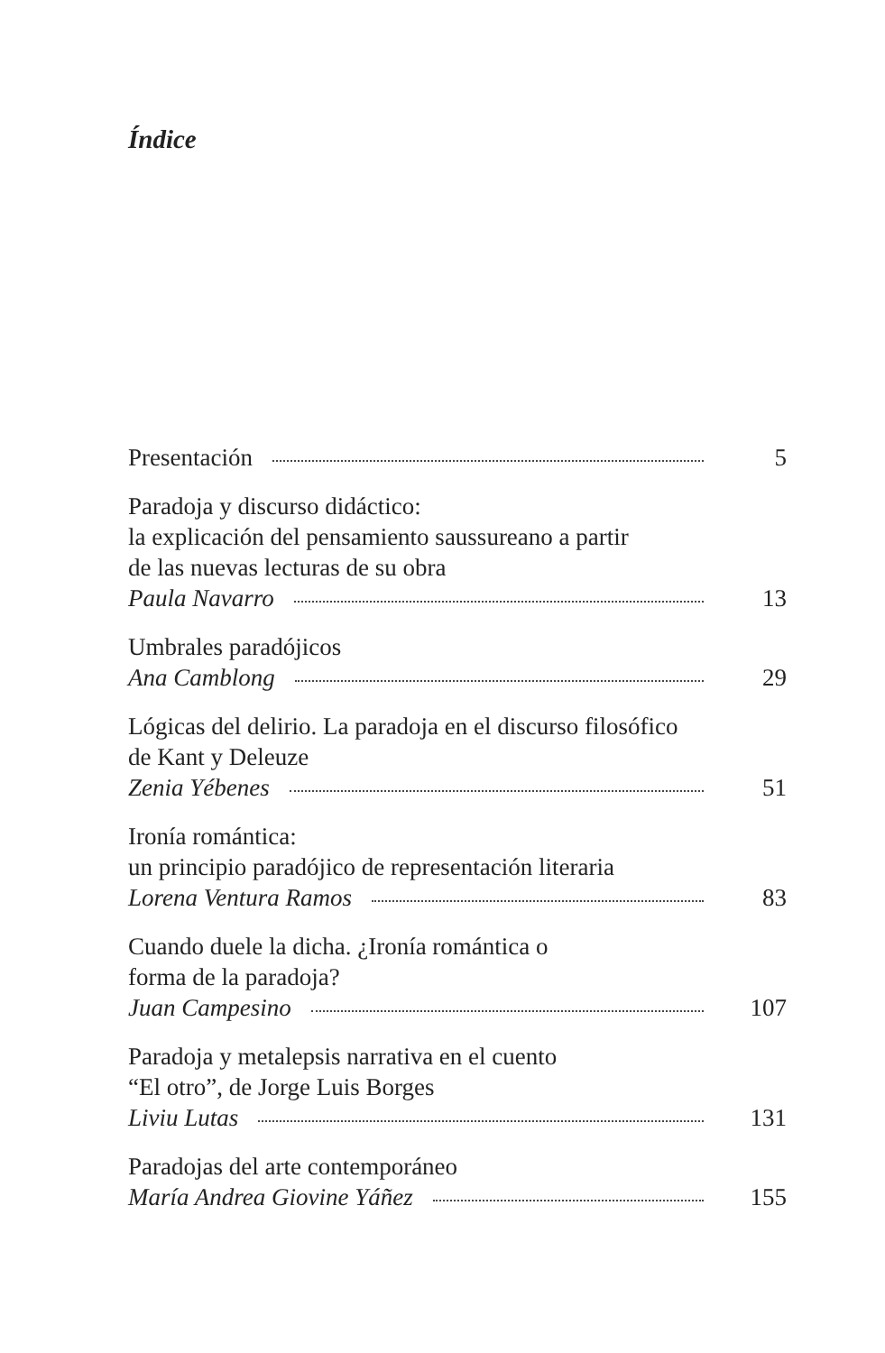Índice
Presentación 5
Paradoja y discurso didáctico:
la explicación del pensamiento saussureano a partir
de las nuevas lecturas de su obra
Paula Navarro 13
Umbrales paradójicos
Ana Camblong 29
Lógicas del delirio. La paradoja en el discurso filosófico
de Kant y Deleuze
Zenia Yébenes 51
Ironía romántica:
un principio paradójico de representación literaria
Lorena Ventura Ramos 83
Cuando duele la dicha. ¿Ironía romántica o
forma de la paradoja?
Juan Campesino 107
Paradoja y metalepsis narrativa en el cuento
“El otro”, de Jorge Luis Borges
Liviu Lutas 131
Paradojas del arte contemporáneo
María Andrea Giovine Yáñez 155